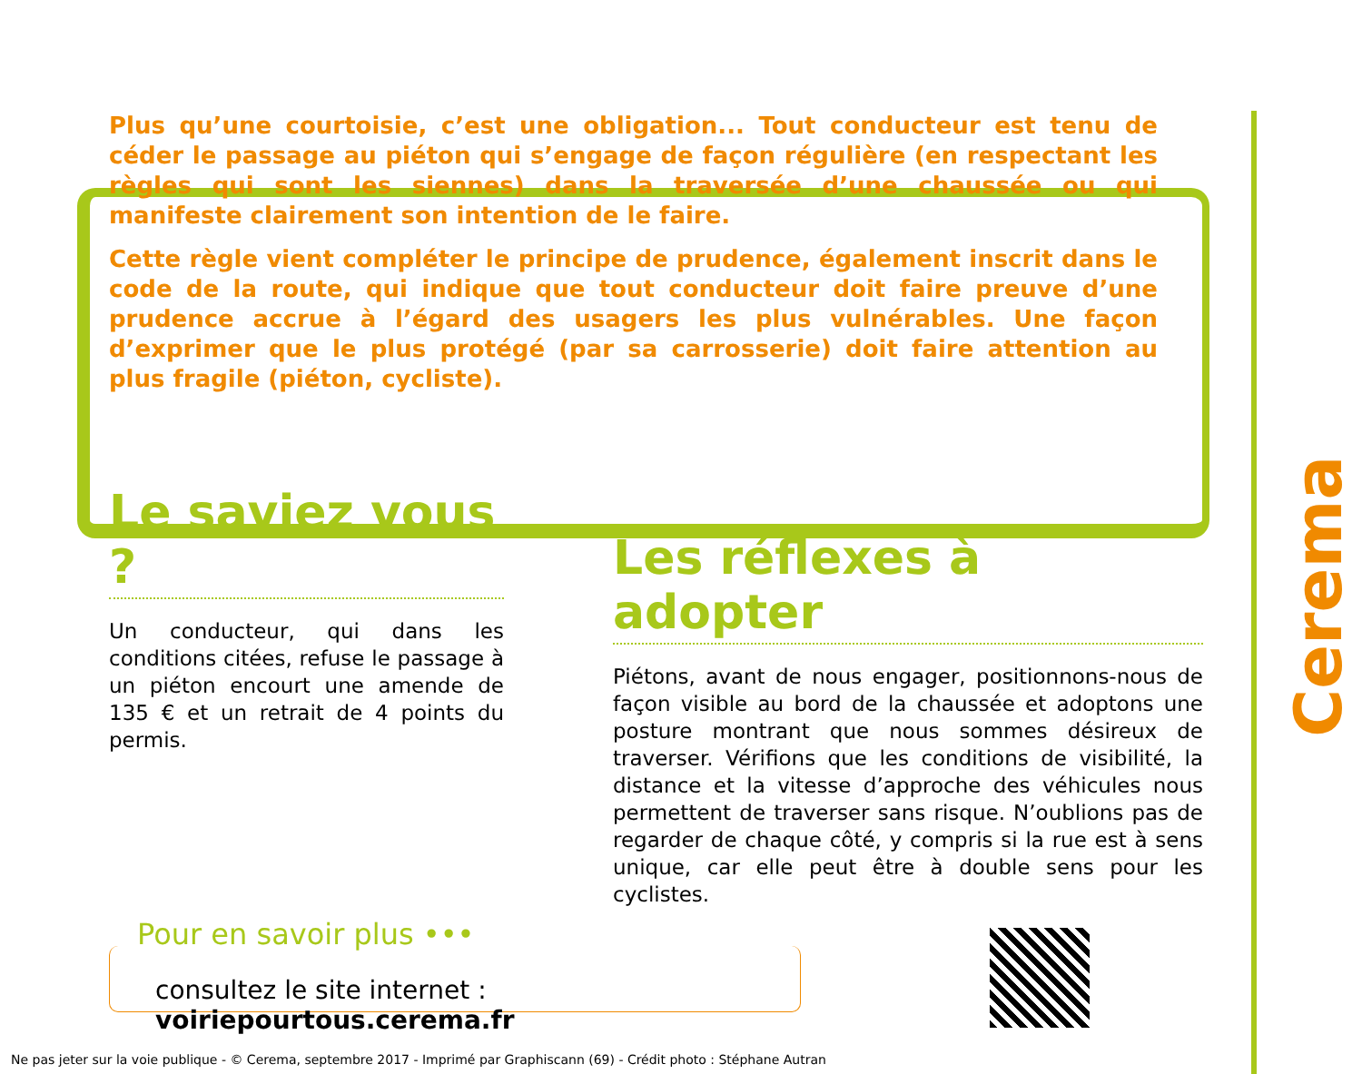Plus qu’une courtoisie, c’est une obligation... Tout conducteur est tenu de céder le passage au piéton qui s’engage de façon régulière (en respectant les règles qui sont les siennes) dans la traversée d’une chaussée ou qui manifeste clairement son intention de le faire.
Cette règle vient compléter le principe de prudence, également inscrit dans le code de la route, qui indique que tout conducteur doit faire preuve d’une prudence accrue à l’égard des usagers les plus vulnérables. Une façon d’exprimer que le plus protégé (par sa carrosserie) doit faire attention au plus fragile (piéton, cycliste).
Le saviez vous ?
Un conducteur, qui dans les conditions citées, refuse le passage à un piéton encourt une amende de 135 € et un retrait de 4 points du permis.
Les réflexes à adopter
Piétons, avant de nous engager, positionnons-nous de façon visible au bord de la chaussée et adoptons une posture montrant que nous sommes désireux de traverser. Vérifions que les conditions de visibilité, la distance et la vitesse d’approche des véhicules nous permettent de traverser sans risque. N’oublions pas de regarder de chaque côté, y compris si la rue est à sens unique, car elle peut être à double sens pour les cyclistes.
Pour en savoir plus •••
consultez le site internet : voiriepourtous.cerema.fr
Cerema
Ne pas jeter sur la voie publique - © Cerema, septembre 2017 - Imprimé par Graphiscann (69) - Crédit photo : Stéphane Autran